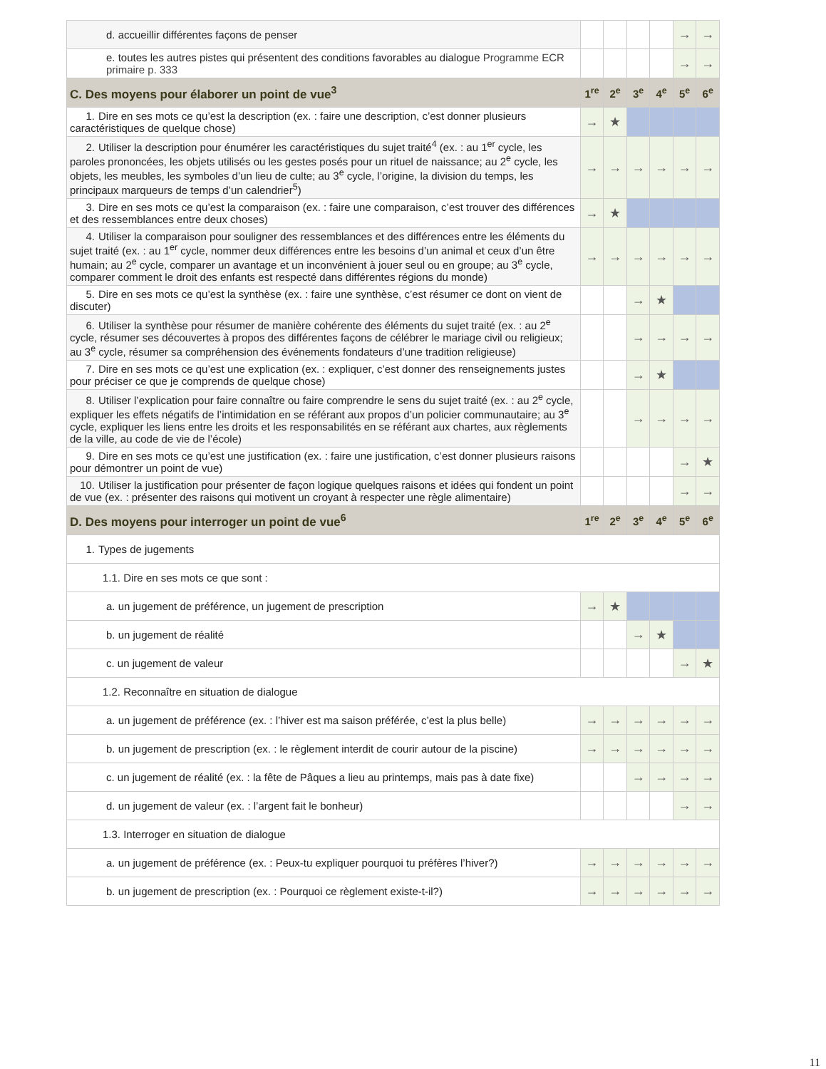| d. accueillir différentes façons de penser | | | | | → | → |
| e. toutes les autres pistes qui présentent des conditions favorables au dialogue Programme ECR primaire p. 333 | | | | | → | → |
| C. Des moyens pour élaborer un point de vue<sup>3</sup> | 1<sup>re</sup> | 2<sup>e</sup> | 3<sup>e</sup> | 4<sup>e</sup> | 5<sup>e</sup> | 6<sup>e</sup> |
| 1. Dire en ses mots ce qu’est la description (ex. : faire une description, c’est donner plusieurs caractéristiques de quelque chose) | → | ★ | | | | |
| 2. Utiliser la description pour énumérer les caractéristiques du sujet traité<sup>4</sup> (ex. : au 1<sup>er</sup> cycle, les paroles prononcées, les objets utilisés ou les gestes posés pour un rituel de naissance; au 2<sup>e</sup> cycle, les objets, les meubles, les symboles d’un lieu de culte; au 3<sup>e</sup> cycle, l’origine, la division du temps, les principaux marqueurs de temps d’un calendrier<sup>5</sup>) | → | → | → | → | → | → |
| 3. Dire en ses mots ce qu’est la comparaison (ex. : faire une comparaison, c’est trouver des différences et des ressemblances entre deux choses) | → | ★ | | | | |
| 4. Utiliser la comparaison pour souligner des ressemblances et des différences entre les éléments du sujet traité (ex. : au 1<sup>er</sup> cycle, nommer deux différences entre les besoins d’un animal et ceux d’un être humain; au 2<sup>e</sup> cycle, comparer un avantage et un inconvénient à jouer seul ou en groupe; au 3<sup>e</sup> cycle, comparer comment le droit des enfants est respecté dans différentes régions du monde) | → | → | → | → | → | → |
| 5. Dire en ses mots ce qu’est la synthèse (ex. : faire une synthèse, c’est résumer ce dont on vient de discuter) | | | → | ★ | | |
| 6. Utiliser la synthèse pour résumer de manière cohérente des éléments du sujet traité (ex. : au 2<sup>e</sup> cycle, résumer ses découvertes à propos des différentes façons de célébrer le mariage civil ou religieux; au 3<sup>e</sup> cycle, résumer sa compréhension des événements fondateurs d’une tradition religieuse) | | | → | → | → | → |
| 7. Dire en ses mots ce qu’est une explication (ex. : expliquer, c’est donner des renseignements justes pour préciser ce que je comprends de quelque chose) | | | → | ★ | | |
| 8. Utiliser l’explication pour faire connaître ou faire comprendre le sens du sujet traité (ex. : au 2<sup>e</sup> cycle, expliquer les effets négatifs de l’intimidation en se référant aux propos d’un policier communautaire; au 3<sup>e</sup> cycle, expliquer les liens entre les droits et les responsabilités en se référant aux chartes, aux règlements de la ville, au code de vie de l’école) | | | → | → | → | → |
| 9. Dire en ses mots ce qu’est une justification (ex. : faire une justification, c’est donner plusieurs raisons pour démontrer un point de vue) | | | | | → | ★ |
| 10. Utiliser la justification pour présenter de façon logique quelques raisons et idées qui fondent un point de vue (ex. : présenter des raisons qui motivent un croyant à respecter une règle alimentaire) | | | | | → | → |
| D. Des moyens pour interroger un point de vue<sup>6</sup> | 1<sup>re</sup> | 2<sup>e</sup> | 3<sup>e</sup> | 4<sup>e</sup> | 5<sup>e</sup> | 6<sup>e</sup> |
| 1. Types de jugements | | | | | | |
| 1.1. Dire en ses mots ce que sont : | | | | | | |
| a. un jugement de préférence, un jugement de prescription | → | ★ | | | | |
| b. un jugement de réalité | | | → | ★ | | |
| c. un jugement de valeur | | | | | → | ★ |
| 1.2. Reconnaître en situation de dialogue | | | | | | |
| a. un jugement de préférence (ex. : l’hiver est ma saison préférée, c’est la plus belle) | → | → | → | → | → | → |
| b. un jugement de prescription (ex. : le règlement interdit de courir autour de la piscine) | → | → | → | → | → | → |
| c. un jugement de réalité (ex. : la fête de Pâques a lieu au printemps, mais pas à date fixe) | | | → | → | → | → |
| d. un jugement de valeur (ex. : l’argent fait le bonheur) | | | | | → | → |
| 1.3. Interroger en situation de dialogue | | | | | | |
| a. un jugement de préférence (ex. : Peux-tu expliquer pourquoi tu préfères l’hiver?) | → | → | → | → | → | → |
| b. un jugement de prescription (ex. : Pourquoi ce règlement existe-t-il?) | → | → | → | → | → | → |
11